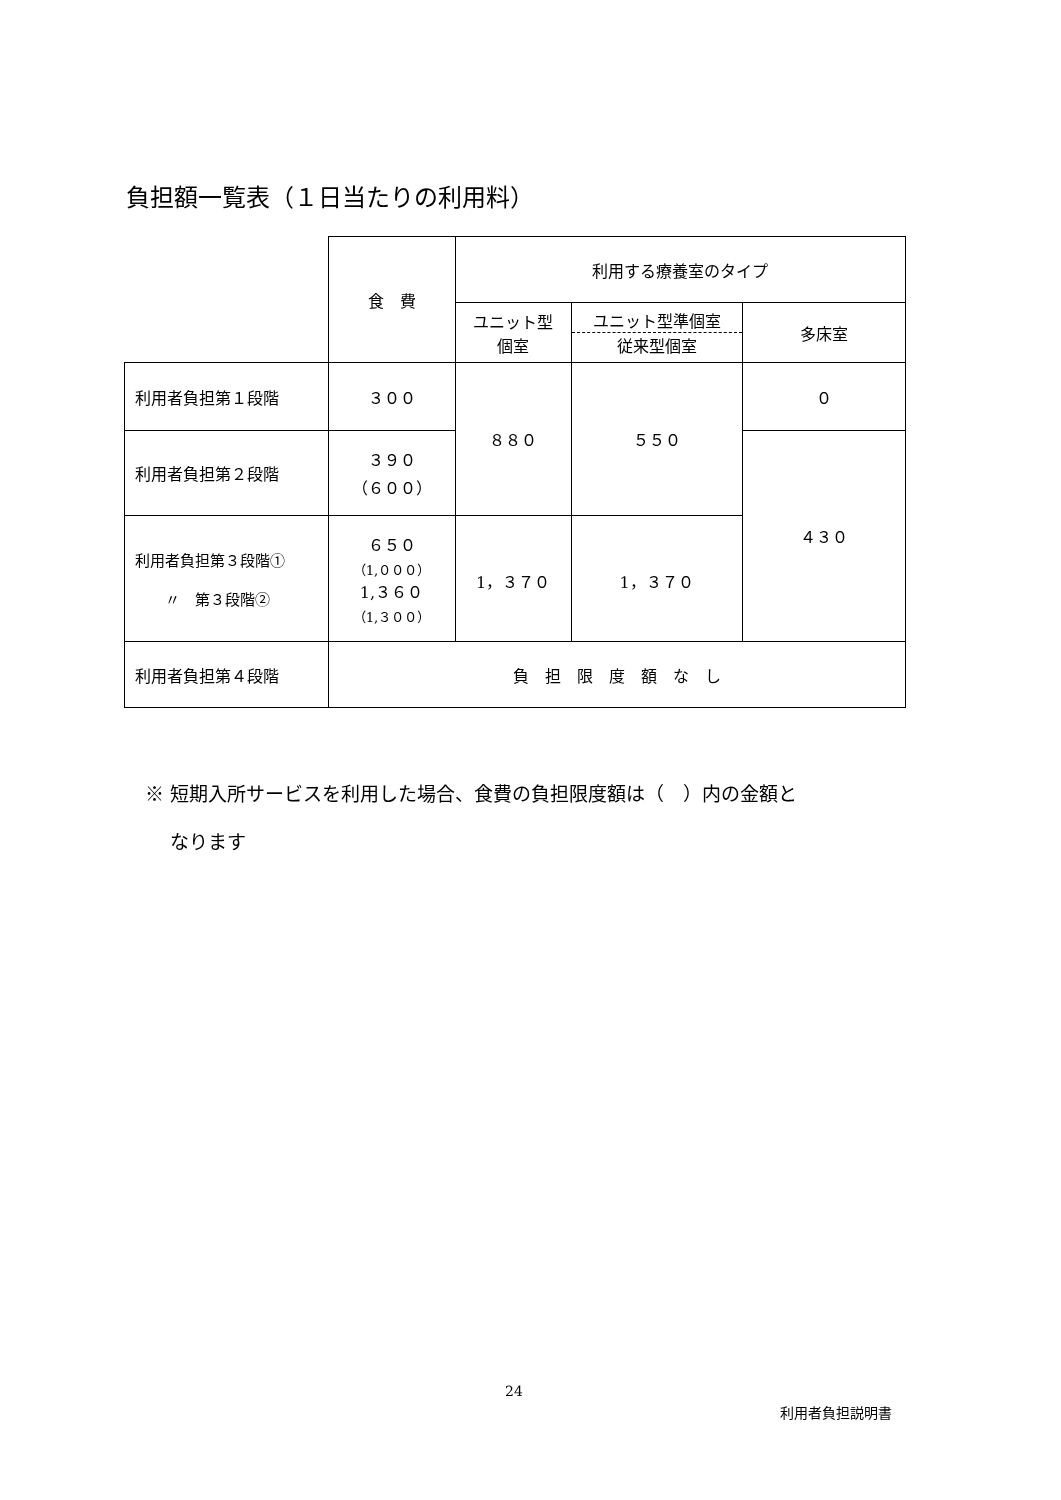負担額一覧表（１日当たりの利用料）
| | 食 費 | 利用する療養室のタイプ | | |
| --- | --- | --- | --- | --- |
| | | ユニット型 個室 | ユニット型準個室 従来型個室 | 多床室 |
| 利用者負担第１段階 | ３００ | ８８０ | ５５０ | ０ |
| 利用者負担第２段階 | ３９０ （６００） | | | ４３０ |
| 利用者負担第３段階① 〃 第３段階② | ６５０ （1,０００） 1,３６０ （1,３００） | 1，３７０ | 1，３７０ | |
| 利用者負担第４段階 | 負 担 限 度 額 な し | | | |
※ 短期入所サービスを利用した場合、食費の負担限度額は（　）内の金額と
　 なります
24
利用者負担説明書